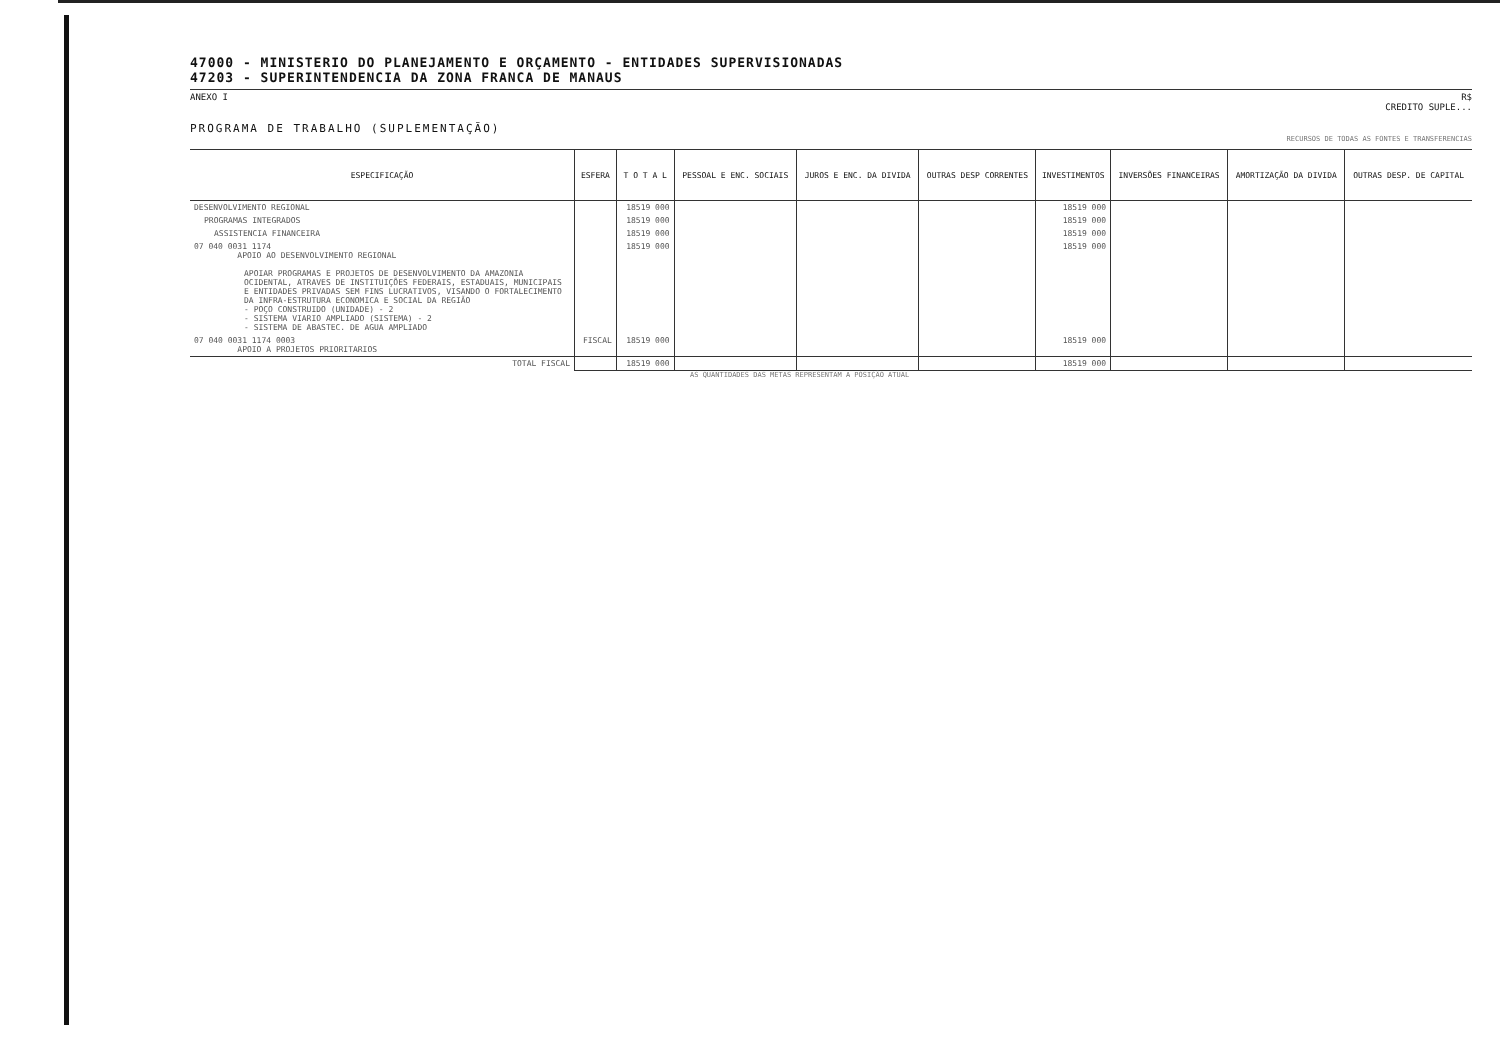47000 - MINISTERIO DO PLANEJAMENTO E ORÇAMENTO - ENTIDADES SUPERVISIONADAS
47203 - SUPERINTENDENCIA DA ZONA FRANCA DE MANAUS
ANEXO I R$
CREDITO SUPLE...
PROGRAMA DE TRABALHO (SUPLEMENTAÇÃO)
RECURSOS DE TODAS AS FONTES E TRANSFERENCIAS
| ESPECIFICAÇÃO | ESFERA | T O T A L | PESSOAL E ENC. SOCIAIS | JUROS E ENC. DA DIVIDA | OUTRAS DESP CORRENTES | INVESTIMENTOS | INVERSÕES FINANCEIRAS | AMORTIZAÇÃO DA DIVIDA | OUTRAS DESP. DE CAPITAL |
| --- | --- | --- | --- | --- | --- | --- | --- | --- | --- |
| DESENVOLVIMENTO REGIONAL | | 18519 000 | | | | 18519 000 | | | |
| PROGRAMAS INTEGRADOS | | 18519 000 | | | | 18519 000 | | | |
| ASSISTENCIA FINANCEIRA | | 18519 000 | | | | 18519 000 | | | |
| 07 040 0031 1174 APOIO AO DESENVOLVIMENTO REGIONAL APOIAR PROGRAMAS E PROJETOS DE DESENVOLVIMENTO DA AMAZONIA OCIDENTAL, ATRAVES DE INSTITUIÇÕES FEDERAIS, ESTADUAIS, MUNICIPAIS E ENTIDADES PRIVADAS SEM FINS LUCRATIVOS, VISANDO O FORTALECIMENTO DA INFRA-ESTRUTURA ECONOMICA E SOCIAL DA REGIÃO - POÇO CONSTRUIDO (UNIDADE) - 2 - SISTEMA VIARIO AMPLIADO (SISTEMA) - 2 - SISTEMA DE ABASTEC. DE AGUA AMPLIADO | | 18519 000 | | | | 18519 000 | | | |
| 07 040 0031 1174 0003 APOIO A PROJETOS PRIORITARIOS | FISCAL | 18519 000 | | | | 18519 000 | | | |
| TOTAL FISCAL | | 18519 000 | | | | 18519 000 | | | |
AS QUANTIDADES DAS METAS REPRESENTAM A POSIÇÃO ATUAL